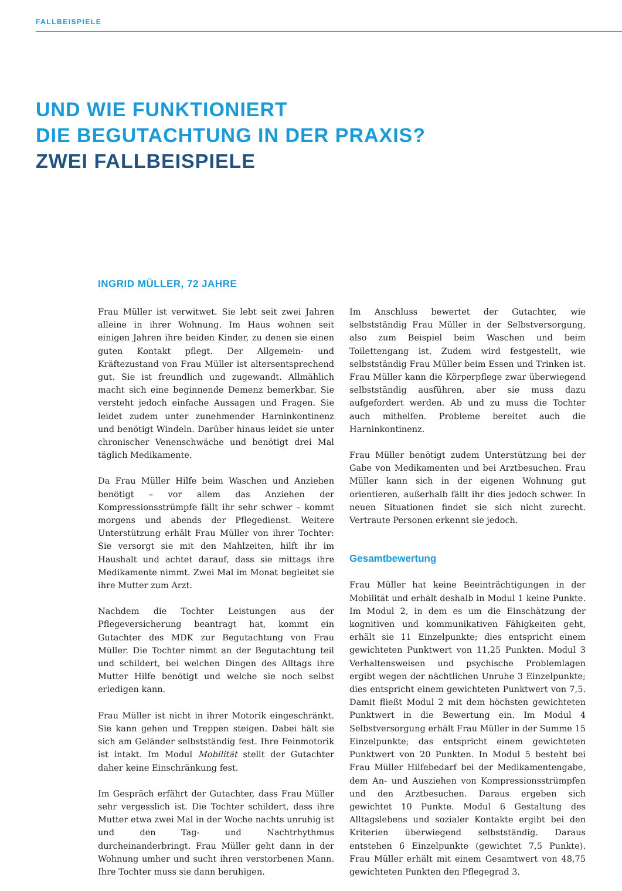FALLBEISPIELE
UND WIE FUNKTIONIERT
DIE BEGUTACHTUNG IN DER PRAXIS?
ZWEI FALLBEISPIELE
INGRID MÜLLER, 72 JAHRE
Frau Müller ist verwitwet. Sie lebt seit zwei Jahren alleine in ihrer Wohnung. Im Haus wohnen seit einigen Jahren ihre beiden Kinder, zu denen sie einen guten Kontakt pflegt. Der Allgemein- und Kräftezustand von Frau Müller ist altersentsprechend gut. Sie ist freundlich und zugewandt. Allmählich macht sich eine beginnende Demenz bemerkbar. Sie versteht jedoch einfache Aussagen und Fragen. Sie leidet zudem unter zunehmender Harninkontinenz und benötigt Windeln. Darüber hinaus leidet sie unter chronischer Venenschwäche und benötigt drei Mal täglich Medikamente.
Da Frau Müller Hilfe beim Waschen und Anziehen benötigt – vor allem das Anziehen der Kompressionsstrümpfe fällt ihr sehr schwer – kommt morgens und abends der Pflegedienst. Weitere Unterstützung erhält Frau Müller von ihrer Tochter: Sie versorgt sie mit den Mahlzeiten, hilft ihr im Haushalt und achtet darauf, dass sie mittags ihre Medikamente nimmt. Zwei Mal im Monat begleitet sie ihre Mutter zum Arzt.
Nachdem die Tochter Leistungen aus der Pflegeversicherung beantragt hat, kommt ein Gutachter des MDK zur Begutachtung von Frau Müller. Die Tochter nimmt an der Begutachtung teil und schildert, bei welchen Dingen des Alltags ihre Mutter Hilfe benötigt und welche sie noch selbst erledigen kann.
Frau Müller ist nicht in ihrer Motorik eingeschränkt. Sie kann gehen und Treppen steigen. Dabei hält sie sich am Geländer selbstständig fest. Ihre Feinmotorik ist intakt. Im Modul Mobilität stellt der Gutachter daher keine Einschränkung fest.
Im Gespräch erfährt der Gutachter, dass Frau Müller sehr vergesslich ist. Die Tochter schildert, dass ihre Mutter etwa zwei Mal in der Woche nachts unruhig ist und den Tag- und Nachtrhythmus durcheinanderbringt. Frau Müller geht dann in der Wohnung umher und sucht ihren verstorbenen Mann. Ihre Tochter muss sie dann beruhigen.
Im Anschluss bewertet der Gutachter, wie selbstständig Frau Müller in der Selbstversorgung, also zum Beispiel beim Waschen und beim Toilettengang ist. Zudem wird festgestellt, wie selbstständig Frau Müller beim Essen und Trinken ist. Frau Müller kann die Körperpflege zwar überwiegend selbstständig ausführen, aber sie muss dazu aufgefordert werden. Ab und zu muss die Tochter auch mithelfen. Probleme bereitet auch die Harninkontinenz.
Frau Müller benötigt zudem Unterstützung bei der Gabe von Medikamenten und bei Arztbesuchen. Frau Müller kann sich in der eigenen Wohnung gut orientieren, außerhalb fällt ihr dies jedoch schwer. In neuen Situationen findet sie sich nicht zurecht. Vertraute Personen erkennt sie jedoch.
Gesamtbewertung
Frau Müller hat keine Beeinträchtigungen in der Mobilität und erhält deshalb in Modul 1 keine Punkte. Im Modul 2, in dem es um die Einschätzung der kognitiven und kommunikativen Fähigkeiten geht, erhält sie 11 Einzelpunkte; dies entspricht einem gewichteten Punktwert von 11,25 Punkten. Modul 3 Verhaltensweisen und psychische Problemlagen ergibt wegen der nächtlichen Unruhe 3 Einzelpunkte; dies entspricht einem gewichteten Punktwert von 7,5. Damit fließt Modul 2 mit dem höchsten gewichteten Punktwert in die Bewertung ein. Im Modul 4 Selbstversorgung erhält Frau Müller in der Summe 15 Einzelpunkte; das entspricht einem gewichteten Punktwert von 20 Punkten. In Modul 5 besteht bei Frau Müller Hilfebedarf bei der Medikamentengabe, dem An- und Ausziehen von Kompressionsstrümpfen und den Arztbesuchen. Daraus ergeben sich gewichtet 10 Punkte. Modul 6 Gestaltung des Alltagslebens und sozialer Kontakte ergibt bei den Kriterien überwiegend selbstständig. Daraus entstehen 6 Einzelpunkte (gewichtet 7,5 Punkte). Frau Müller erhält mit einem Gesamtwert von 48,75 gewichteten Punkten den Pflegegrad 3.